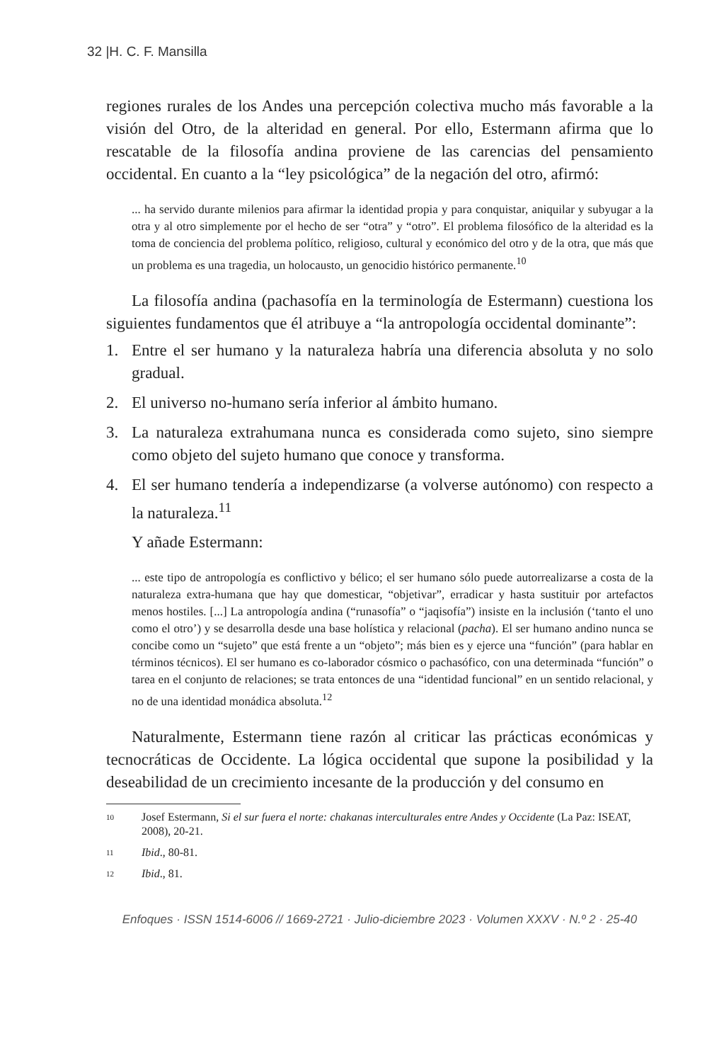32 |H. C. F. Mansilla
regiones rurales de los Andes una percepción colectiva mucho más favorable a la visión del Otro, de la alteridad en general. Por ello, Estermann afirma que lo rescatable de la filosofía andina proviene de las carencias del pensamiento occidental. En cuanto a la “ley psicológica” de la negación del otro, afirmó:
... ha servido durante milenios para afirmar la identidad propia y para conquistar, aniquilar y subyugar a la otra y al otro simplemente por el hecho de ser “otra” y “otro”. El problema filosófico de la alteridad es la toma de conciencia del problema político, religioso, cultural y económico del otro y de la otra, que más que un problema es una tragedia, un holocausto, un genocidio histórico permanente.<sup>10</sup>
La filosofía andina (pachasofía en la terminología de Estermann) cuestiona los siguientes fundamentos que él atribuye a “la antropología occidental dominante”:
1. Entre el ser humano y la naturaleza habría una diferencia absoluta y no solo gradual.
2. El universo no-humano sería inferior al ámbito humano.
3. La naturaleza extrahumana nunca es considerada como sujeto, sino siempre como objeto del sujeto humano que conoce y transforma.
4. El ser humano tendería a independizarse (a volverse autónomo) con respecto a la naturaleza.<sup>11</sup>
Y añade Estermann:
... este tipo de antropología es conflictivo y bélico; el ser humano sólo puede autorrealizarse a costa de la naturaleza extra-humana que hay que domesticar, “objetivar”, erradicar y hasta sustituir por artefactos menos hostiles. [...] La antropología andina (“runasofía” o “jaqisofía”) insiste en la inclusión (‘tanto el uno como el otro’) y se desarrolla desde una base holística y relacional (pacha). El ser humano andino nunca se concibe como un “sujeto” que está frente a un “objeto”; más bien es y ejerce una “función” (para hablar en términos técnicos). El ser humano es co-laborador cósmico o pachasófico, con una determinada “función” o tarea en el conjunto de relaciones; se trata entonces de una “identidad funcional” en un sentido relacional, y no de una identidad monádica absoluta.<sup>12</sup>
Naturalmente, Estermann tiene razón al criticar las prácticas económicas y tecnocráticas de Occidente. La lógica occidental que supone la posibilidad y la deseabilidad de un crecimiento incesante de la producción y del consumo en
10 Josef Estermann, Si el sur fuera el norte: chakanas interculturales entre Andes y Occidente (La Paz: ISEAT, 2008), 20-21.
11 Ibid., 80-81.
12 Ibid., 81.
Enfoques · ISSN 1514-6006 // 1669-2721 · Julio-diciembre 2023 · Volumen XXXV · N.º 2 · 25-40